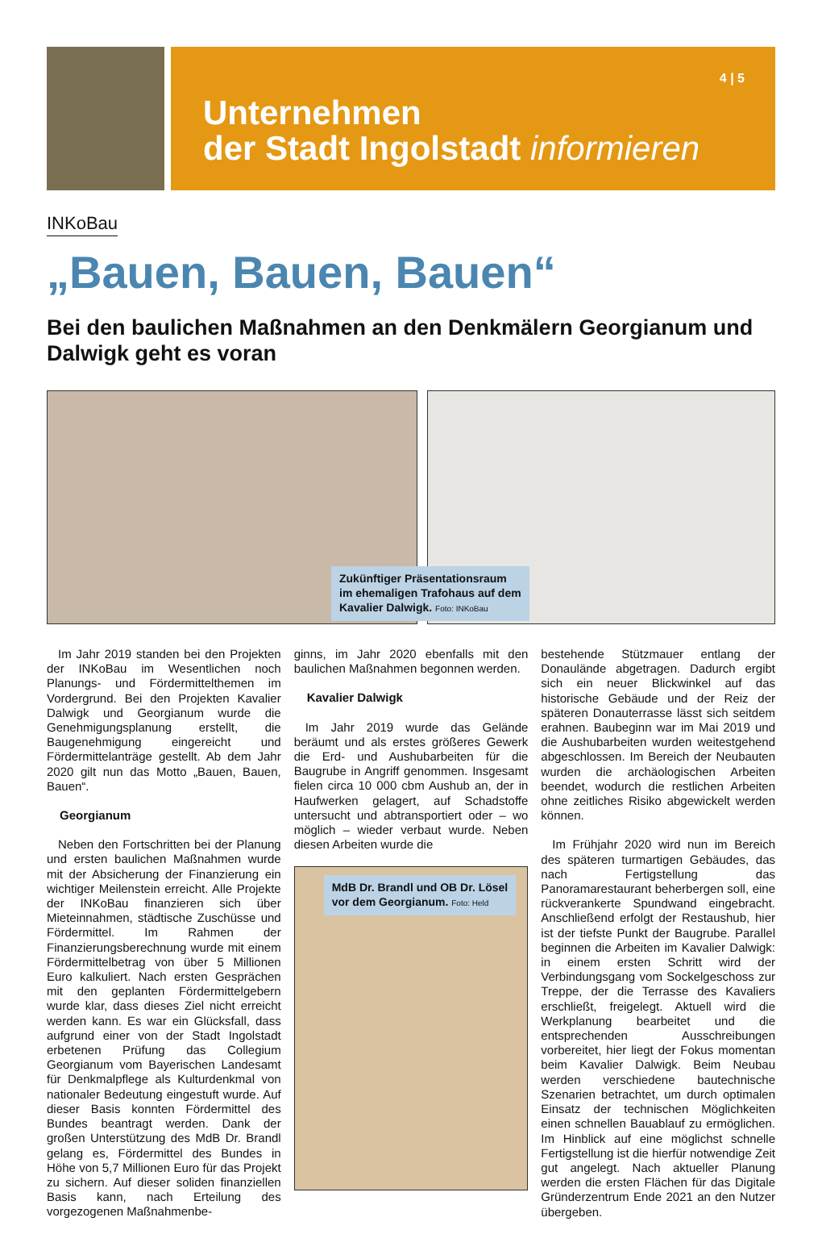4 | 5
Unternehmen
der Stadt Ingolstadt informieren
INKoBau
„Bauen, Bauen, Bauen“
Bei den baulichen Maßnahmen an den Denkmälern Georgianum und Dalwigk geht es voran
Zukünftiger Präsentationsraum
im ehemaligen Trafohaus auf dem
Kavalier Dalwigk. Foto: INKoBau
Im Jahr 2019 standen bei den Projekten der INKoBau im Wesentlichen noch Planungs- und Fördermittelthemen im Vordergrund. Bei den Projekten Kavalier Dalwigk und Georgianum wurde die Genehmigungsplanung erstellt, die Baugenehmigung eingereicht und Fördermittelanträge gestellt. Ab dem Jahr 2020 gilt nun das Motto „Bauen, Bauen, Bauen“.
Georgianum
Neben den Fortschritten bei der Planung und ersten baulichen Maßnahmen wurde mit der Absicherung der Finanzierung ein wichtiger Meilenstein erreicht. Alle Projekte der INKoBau finanzieren sich über Mieteinnahmen, städtische Zuschüsse und Fördermittel. Im Rahmen der Finanzierungsberechnung wurde mit einem Fördermittelbetrag von über 5 Millionen Euro kalkuliert. Nach ersten Gesprächen mit den geplanten Fördermittelgebern wurde klar, dass dieses Ziel nicht erreicht werden kann. Es war ein Glücksfall, dass aufgrund einer von der Stadt Ingolstadt erbetenen Prüfung das Collegium Georgianum vom Bayerischen Landesamt für Denkmalpflege als Kulturdenkmal von nationaler Bedeutung eingestuft wurde. Auf dieser Basis konnten Fördermittel des Bundes beantragt werden. Dank der großen Unterstützung des MdB Dr. Brandl gelang es, Fördermittel des Bundes in Höhe von 5,7 Millionen Euro für das Projekt zu sichern. Auf dieser soliden finanziellen Basis kann, nach Erteilung des vorgezogenen Maßnahmenbe-
ginns, im Jahr 2020 ebenfalls mit den baulichen Maßnahmen begonnen werden.
Kavalier Dalwigk
Im Jahr 2019 wurde das Gelände beräumt und als erstes größeres Gewerk die Erd- und Aushubarbeiten für die Baugrube in Angriff genommen. Insgesamt fielen circa 10 000 cbm Aushub an, der in Haufwerken gelagert, auf Schadstoffe untersucht und abtransportiert oder – wo möglich – wieder verbaut wurde. Neben diesen Arbeiten wurde die
MdB Dr. Brandl und OB Dr. Lösel
vor dem Georgianum. Foto: Held
bestehende Stützmauer entlang der Donaulände abgetragen. Dadurch ergibt sich ein neuer Blickwinkel auf das historische Gebäude und der Reiz der späteren Donauterrasse lässt sich seitdem erahnen. Baubeginn war im Mai 2019 und die Aushubarbeiten wurden weitestgehend abgeschlossen. Im Bereich der Neubauten wurden die archäologischen Arbeiten beendet, wodurch die restlichen Arbeiten ohne zeitliches Risiko abgewickelt werden können.
Im Frühjahr 2020 wird nun im Bereich des späteren turmartigen Gebäudes, das nach Fertigstellung das Panoramarestaurant beherbergen soll, eine rückverankerte Spundwand eingebracht. Anschließend erfolgt der Restaushub, hier ist der tiefste Punkt der Baugrube. Parallel beginnen die Arbeiten im Kavalier Dalwigk: in einem ersten Schritt wird der Verbindungsgang vom Sockelgeschoss zur Treppe, der die Terrasse des Kavaliers erschließt, freigelegt. Aktuell wird die Werkplanung bearbeitet und die entsprechenden Ausschreibungen vorbereitet, hier liegt der Fokus momentan beim Kavalier Dalwigk. Beim Neubau werden verschiedene bautechnische Szenarien betrachtet, um durch optimalen Einsatz der technischen Möglichkeiten einen schnellen Bauablauf zu ermöglichen. Im Hinblick auf eine möglichst schnelle Fertigstellung ist die hierfür notwendige Zeit gut angelegt. Nach aktueller Planung werden die ersten Flächen für das Digitale Gründerzentrum Ende 2021 an den Nutzer übergeben.